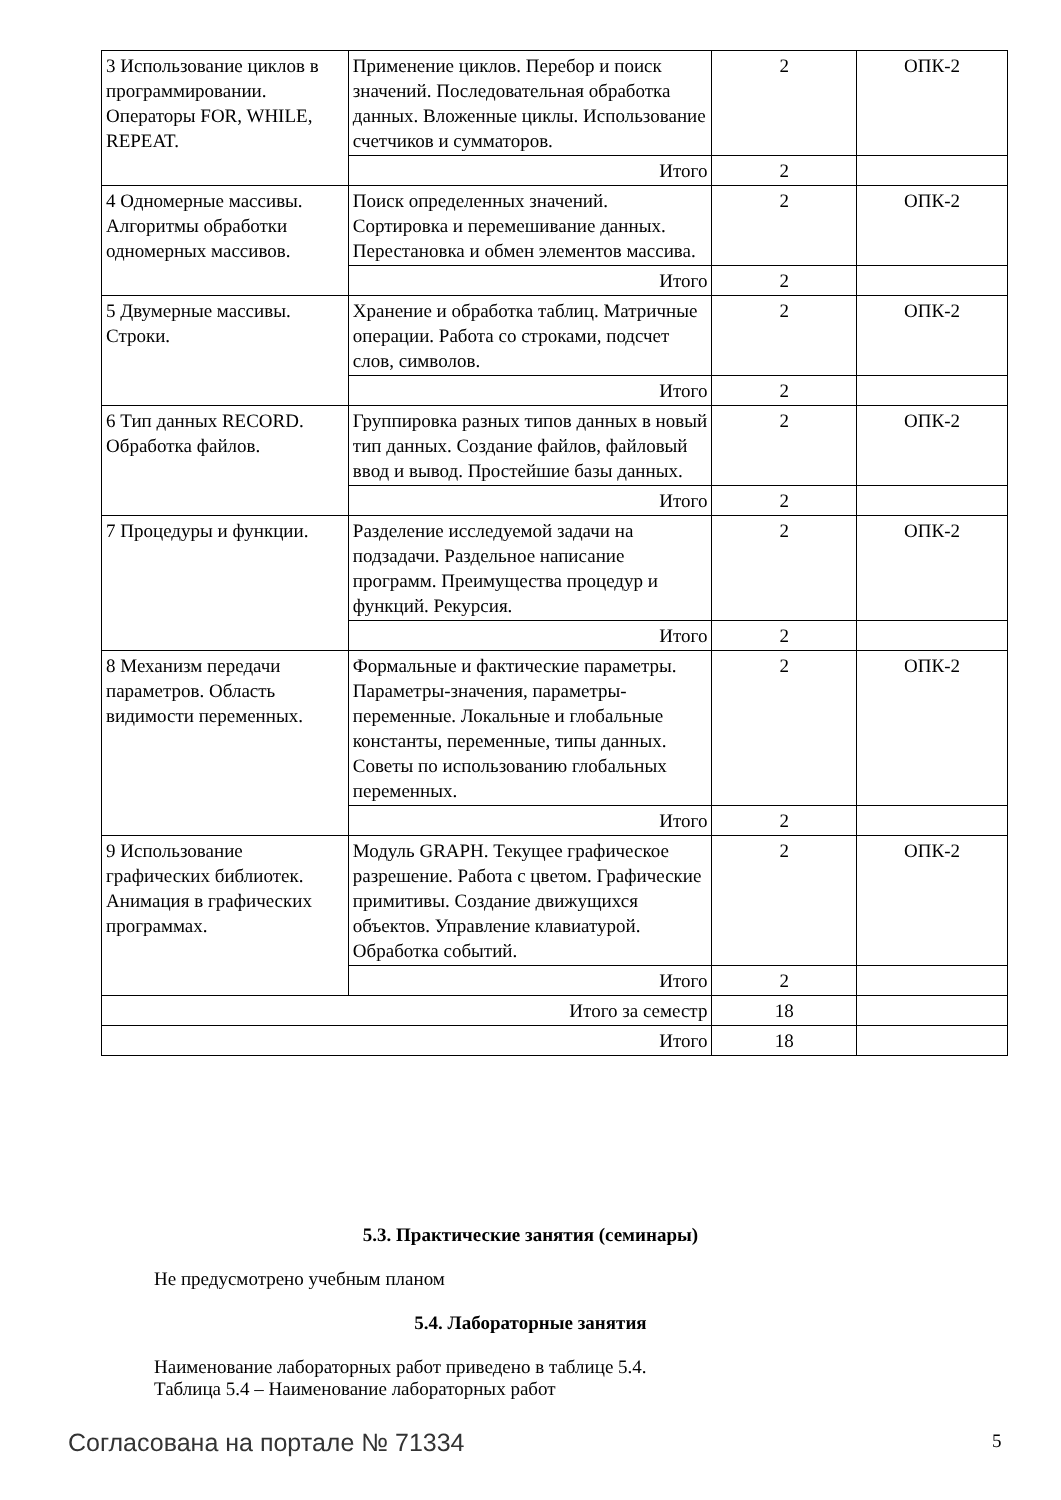| 3 Использование циклов в программировании. Операторы FOR, WHILE, REPEAT. | Применение циклов. Перебор и поиск значений. Последовательная обработка данных. Вложенные циклы. Использование счетчиков и сумматоров. | 2 | ОПК-2 |
| | Итого | 2 | |
| 4 Одномерные массивы. Алгоритмы обработки одномерных массивов. | Поиск определенных значений. Сортировка и перемешивание данных. Перестановка и обмен элементов массива. | 2 | ОПК-2 |
| | Итого | 2 | |
| 5 Двумерные массивы. Строки. | Хранение и обработка таблиц. Матричные операции. Работа со строками, подсчет слов, символов. | 2 | ОПК-2 |
| | Итого | 2 | |
| 6 Тип данных RECORD. Обработка файлов. | Группировка разных типов данных в новый тип данных. Создание файлов, файловый ввод и вывод. Простейшие базы данных. | 2 | ОПК-2 |
| | Итого | 2 | |
| 7 Процедуры и функции. | Разделение исследуемой задачи на подзадачи. Раздельное написание программ. Преимущества процедур и функций. Рекурсия. | 2 | ОПК-2 |
| | Итого | 2 | |
| 8 Механизм передачи параметров. Область видимости переменных. | Формальные и фактические параметры. Параметры-значения, параметры-переменные. Локальные и глобальные константы, переменные, типы данных. Советы по использованию глобальных переменных. | 2 | ОПК-2 |
| | Итого | 2 | |
| 9 Использование графических библиотек. Анимация в графических программах. | Модуль GRAPH. Текущее графическое разрешение. Работа с цветом. Графические примитивы. Создание движущихся объектов. Управление клавиатурой. Обработка событий. | 2 | ОПК-2 |
| | Итого | 2 | |
| Итого за семестр | | 18 | |
| Итого | | 18 | |
5.3. Практические занятия (семинары)
Не предусмотрено учебным планом
5.4. Лабораторные занятия
Наименование лабораторных работ приведено в таблице 5.4.
Таблица 5.4 – Наименование лабораторных работ
Согласована на портале № 71334 5